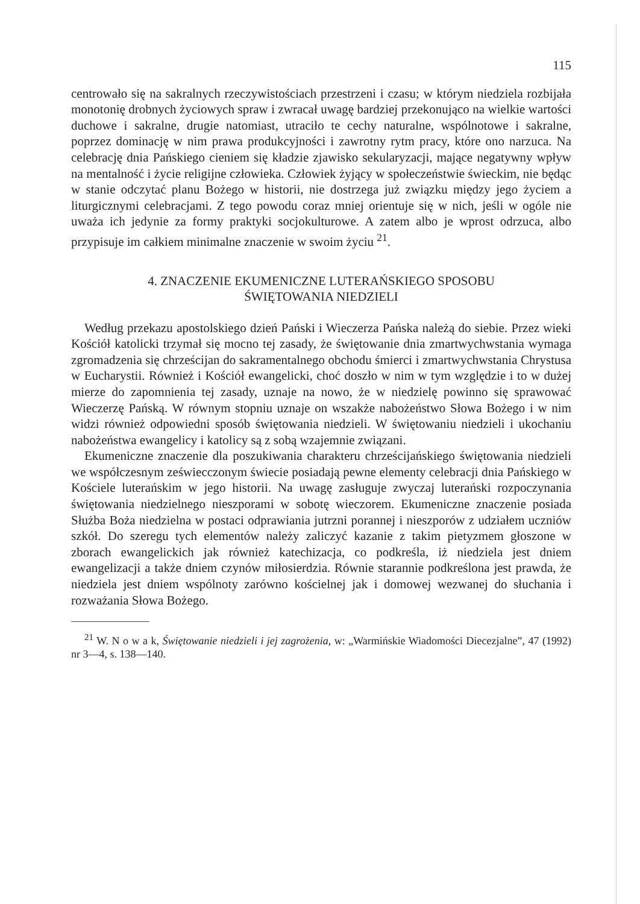115
centrowało się na sakralnych rzeczywistościach przestrzeni i czasu; w którym niedziela rozbijała monotonię drobnych życiowych spraw i zwracał uwagę bardziej przekonująco na wielkie wartości duchowe i sakralne, drugie natomiast, utraciło te cechy naturalne, wspólnotowe i sakralne, poprzez dominację w nim prawa produkcyjności i zawrotny rytm pracy, które ono narzuca. Na celebrację dnia Pańskiego cieniem się kładzie zjawisko sekularyzacji, mające negatywny wpływ na mentalność i życie religijne człowieka. Człowiek żyjący w społeczeństwie świeckim, nie będąc w stanie odczytać planu Bożego w historii, nie dostrzega już związku między jego życiem a liturgicznymi celebracjami. Z tego powodu coraz mniej orientuje się w nich, jeśli w ogóle nie uważa ich jedynie za formy praktyki socjokulturowe. A zatem albo je wprost odrzuca, albo przypisuje im całkiem minimalne znaczenie w swoim życiu <sup>21</sup>.
4. ZNACZENIE EKUMENICZNE LUTERAŃSKIEGO SPOSOBU
ŚWIĘTOWANIA NIEDZIELI
Według przekazu apostolskiego dzień Pański i Wieczerza Pańska należą do siebie. Przez wieki Kościół katolicki trzymał się mocno tej zasady, że świętowanie dnia zmartwychwstania wymaga zgromadzenia się chrześcijan do sakramentalnego obchodu śmierci i zmartwychwstania Chrystusa w Eucharystii. Również i Kościół ewangelicki, choć doszło w nim w tym względzie i to w dużej mierze do zapomnienia tej zasady, uznaje na nowo, że w niedzielę powinno się sprawować Wieczerzę Pańską. W równym stopniu uznaje on wszakże nabożeństwo Słowa Bożego i w nim widzi również odpowiedni sposób świętowania niedzieli. W świętowaniu niedzieli i ukochaniu nabożeństwa ewangelicy i katolicy są z sobą wzajemnie związani.
Ekumeniczne znaczenie dla poszukiwania charakteru chrześcijańskiego świętowania niedzieli we współczesnym zeświecczonym świecie posiadają pewne elementy celebracji dnia Pańskiego w Kościele luterańskim w jego historii. Na uwagę zasługuje zwyczaj luterański rozpoczynania świętowania niedzielnego nieszporami w sobotę wieczorem. Ekumeniczne znaczenie posiada Służba Boża niedzielna w postaci odprawiania jutrzni porannej i nieszporów z udziałem uczniów szkół. Do szeregu tych elementów należy zaliczyć kazanie z takim pietyzmem głoszone w zborach ewangelickich jak również katechizacja, co podkreśla, iż niedziela jest dniem ewangelizacji a także dniem czynów miłosierdzia. Równie starannie podkreślona jest prawda, że niedziela jest dniem wspólnoty zarówno kościelnej jak i domowej wezwanej do słuchania i rozważania Słowa Bożego.
<sup>21</sup> W. N o w a k, Świętowanie niedzieli i jej zagrożenia, w: „Warmińskie Wiadomości Diecezjalne”, 47 (1992) nr 3—4, s. 138—140.